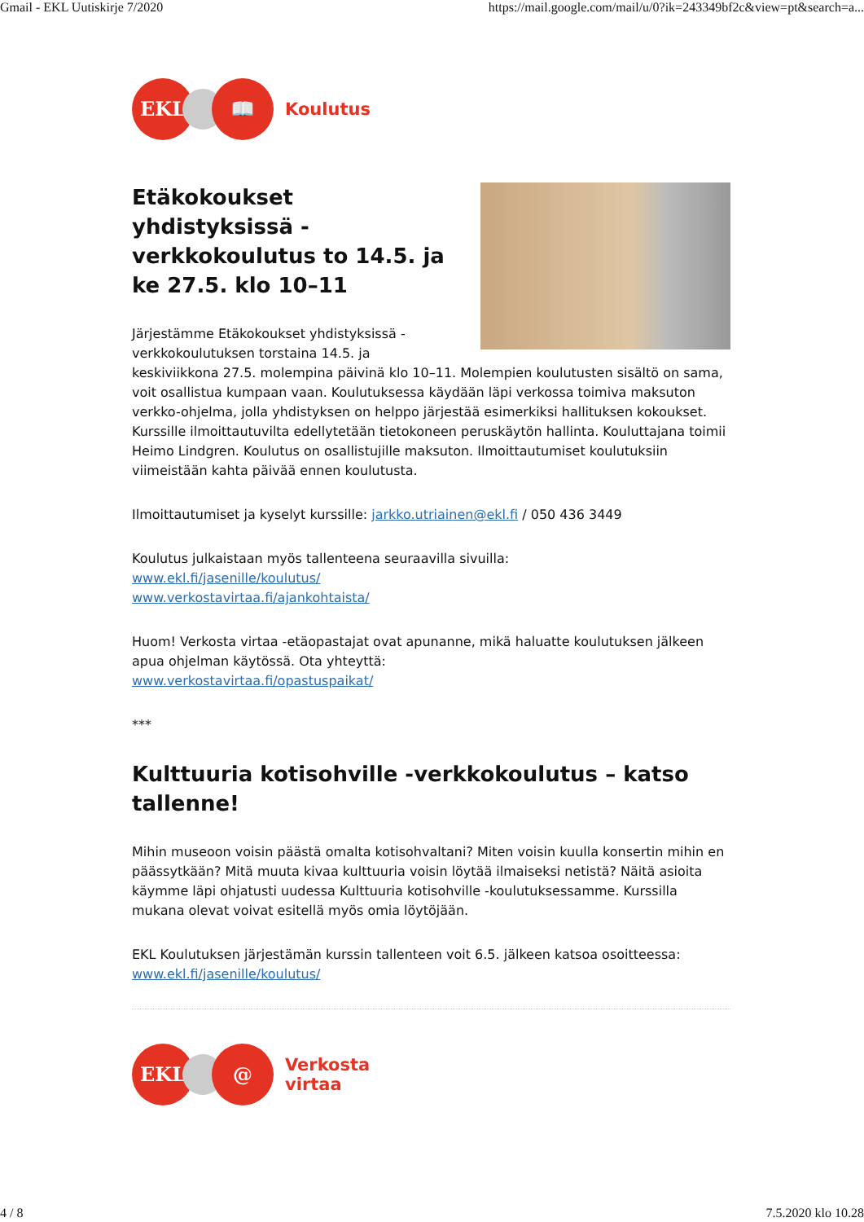Gmail - EKL Uutiskirje 7/2020 https://mail.google.com/mail/u/0?ik=243349bf2c&view=pt&search=a...
EKL 📖
Koulutus
Etäkokoukset yhdistyksissä -verkkokoulutus to 14.5. ja ke 27.5. klo 10–11
Järjestämme Etäkokoukset yhdistyksissä -verkkokoulutuksen torstaina 14.5. ja keskiviikkona 27.5. molempina päivinä klo 10–11. Molempien koulutusten sisältö on sama, voit osallistua kumpaan vaan. Koulutuksessa käydään läpi verkossa toimiva maksuton verkko-ohjelma, jolla yhdistyksen on helppo järjestää esimerkiksi hallituksen kokoukset. Kurssille ilmoittautuvilta edellytetään tietokoneen peruskäytön hallinta. Kouluttajana toimii Heimo Lindgren. Koulutus on osallistujille maksuton. Ilmoittautumiset koulutuksiin viimeistään kahta päivää ennen koulutusta.
Ilmoittautumiset ja kyselyt kurssille: jarkko.utriainen@ekl.fi / 050 436 3449
Koulutus julkaistaan myös tallenteena seuraavilla sivuilla:
www.ekl.fi/jasenille/koulutus/
www.verkostavirtaa.fi/ajankohtaista/
Huom! Verkosta virtaa -etäopastajat ovat apunanne, mikä haluatte koulutuksen jälkeen apua ohjelman käytössä. Ota yhteyttä:
www.verkostavirtaa.fi/opastuspaikat/
***
Kulttuuria kotisohville -verkkokoulutus – katso tallenne!
Mihin museoon voisin päästä omalta kotisohvaltani? Miten voisin kuulla konsertin mihin en päässytkään? Mitä muuta kivaa kulttuuria voisin löytää ilmaiseksi netistä? Näitä asioita käymme läpi ohjatusti uudessa Kulttuuria kotisohville -koulutuksessamme. Kurssilla mukana olevat voivat esitellä myös omia löytöjään.
EKL Koulutuksen järjestämän kurssin tallenteen voit 6.5. jälkeen katsoa osoitteessa:
www.ekl.fi/jasenille/koulutus/
EKL @
Verkosta
virtaa
4 / 8 7.5.2020 klo 10.28